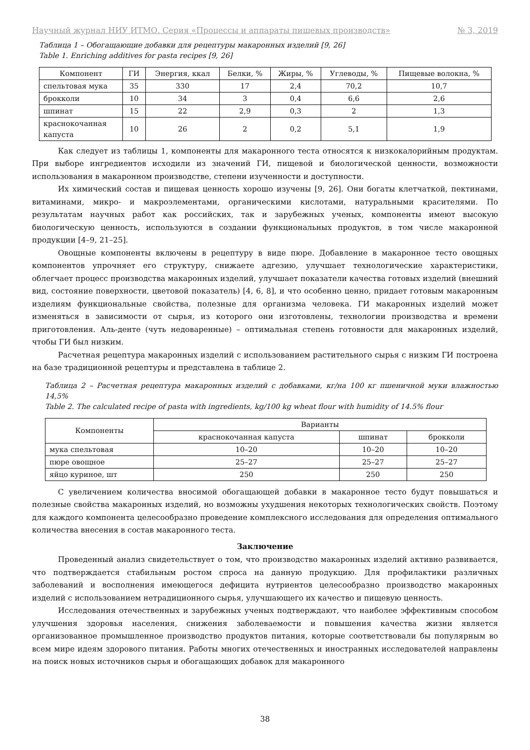Научный журнал НИУ ИТМО. Серия «Процессы и аппараты пищевых производств» № 3, 2019
Таблица 1 – Обогащающие добавки для рецептуры макаронных изделий [9, 26]
Table 1. Enriching additives for pasta recipes [9, 26]
| Компонент | ГИ | Энергия, ккал | Белки, % | Жиры, % | Углеводы, % | Пищевые волокна, % |
| --- | --- | --- | --- | --- | --- | --- |
| спельтовая мука | 35 | 330 | 17 | 2,4 | 70,2 | 10,7 |
| брокколи | 10 | 34 | 3 | 0,4 | 6,6 | 2,6 |
| шпинат | 15 | 22 | 2,9 | 0,3 | 2 | 1,3 |
| краснокочанная капуста | 10 | 26 | 2 | 0,2 | 5,1 | 1,9 |
Как следует из таблицы 1, компоненты для макаронного теста относятся к низкокалорийным продуктам. При выборе ингредиентов исходили из значений ГИ, пищевой и биологической ценности, возможности использования в макаронном производстве, степени изученности и доступности.
Их химический состав и пищевая ценность хорошо изучены [9, 26]. Они богаты клетчаткой, пектинами, витаминами, микро- и макроэлементами, органическими кислотами, натуральными красителями. По результатам научных работ как российских, так и зарубежных ученых, компоненты имеют высокую биологическую ценность, используются в создании функциональных продуктов, в том числе макаронной продукции [4–9, 21–25].
Овощные компоненты включены в рецептуру в виде пюре. Добавление в макаронное тесто овощных компонентов упрочняет его структуру, снижаете адгезию, улучшает технологические характеристики, облегчает процесс производства макаронных изделий, улучшает показатели качества готовых изделий (внешний вид, состояние поверхности, цветовой показатель) [4, 6, 8], и что особенно ценно, придает готовым макаронным изделиям функциональные свойства, полезные для организма человека. ГИ макаронных изделий может изменяться в зависимости от сырья, из которого они изготовлены, технологии производства и времени приготовления. Аль-денте (чуть недоваренные) – оптимальная степень готовности для макаронных изделий, чтобы ГИ был низким.
Расчетная рецептура макаронных изделий с использованием растительного сырья с низким ГИ построена на базе традиционной рецептуры и представлена в таблице 2.
Таблица 2 – Расчетная рецептура макаронных изделий с добавками, кг/на 100 кг пшеничной муки влажностью 14,5%
Table 2. The calculated recipe of pasta with ingredients, kg/100 kg wheat flour with humidity of 14.5% flour
| Компоненты | Варианты | | |
| --- | --- | --- | --- |
| | краснокочанная капуста | шпинат | брокколи |
| мука спельтовая | 10–20 | 10–20 | 10–20 |
| пюре овощное | 25–27 | 25–27 | 25–27 |
| яйцо куриное, шт | 250 | 250 | 250 |
С увеличением количества вносимой обогащающей добавки в макаронное тесто будут повышаться и полезные свойства макаронных изделий, но возможны ухудшения некоторых технологических свойств. Поэтому для каждого компонента целесообразно проведение комплексного исследования для определения оптимального количества внесения в состав макаронного теста.
Заключение
Проведенный анализ свидетельствует о том, что производство макаронных изделий активно развивается, что подтверждается стабильным ростом спроса на данную продукцию. Для профилактики различных заболеваний и восполнения имеющегося дефицита нутриентов целесообразно производство макаронных изделий с использованием нетрадиционного сырья, улучшающего их качество и пищевую ценность.
Исследования отечественных и зарубежных ученых подтверждают, что наиболее эффективным способом улучшения здоровья населения, снижения заболеваемости и повышения качества жизни является организованное промышленное производство продуктов питания, которые соответствовали бы популярным во всем мире идеям здорового питания. Работы многих отечественных и иностранных исследователей направлены на поиск новых источников сырья и обогащающих добавок для макаронного
38